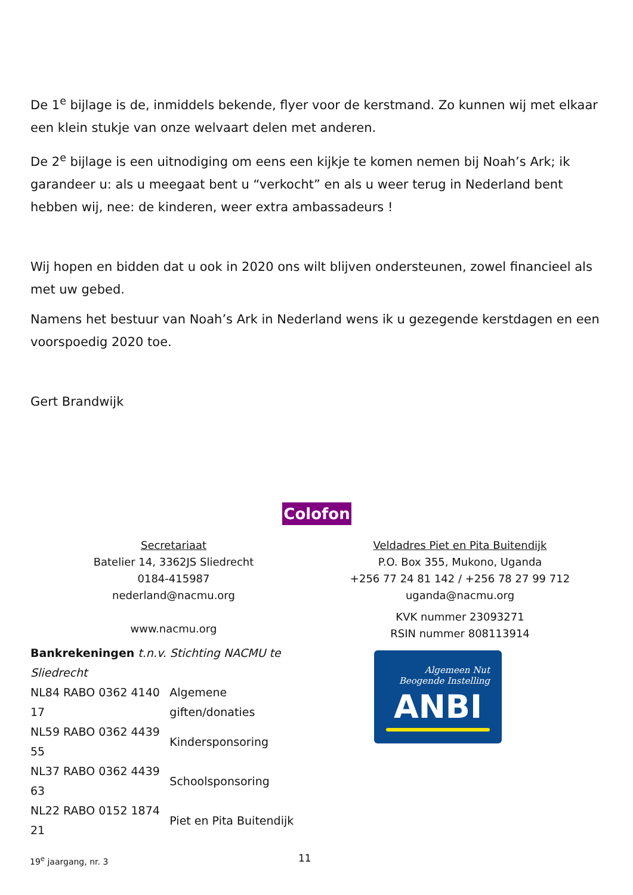De 1<sup>e</sup> bijlage is de, inmiddels bekende, flyer voor de kerstmand. Zo kunnen wij met elkaar een klein stukje van onze welvaart delen met anderen.
De 2<sup>e</sup> bijlage is een uitnodiging om eens een kijkje te komen nemen bij Noah’s Ark; ik garandeer u: als u meegaat bent u “verkocht” en als u weer terug in Nederland bent hebben wij, nee: de kinderen, weer extra ambassadeurs !
Wij hopen en bidden dat u ook in 2020 ons wilt blijven ondersteunen, zowel financieel als met uw gebed.
Namens het bestuur van Noah’s Ark in Nederland wens ik u gezegende kerstdagen en een voorspoedig 2020 toe.
Gert Brandwijk
Colofon
Secretariaat
Batelier 14, 3362JS Sliedrecht
0184-415987
nederland@nacmu.org
www.nacmu.org
Bankrekeningen t.n.v. Stichting NACMU te Sliedrecht
| NL84 RABO 0362 4140 17 | Algemene giften/donaties |
| NL59 RABO 0362 4439 55 | Kindersponsoring |
| NL37 RABO 0362 4439 63 | Schoolsponsoring |
| NL22 RABO 0152 1874 21 | Piet en Pita Buitendijk |
Veldadres Piet en Pita Buitendijk
P.O. Box 355, Mukono, Uganda
+256 77 24 81 142 / +256 78 27 99 712
uganda@nacmu.org
KVK nummer 23093271
RSIN nummer 808113914
Algemeen Nut
Beogende Instelling
ANBI
19<sup>e</sup> jaargang, nr. 3 11